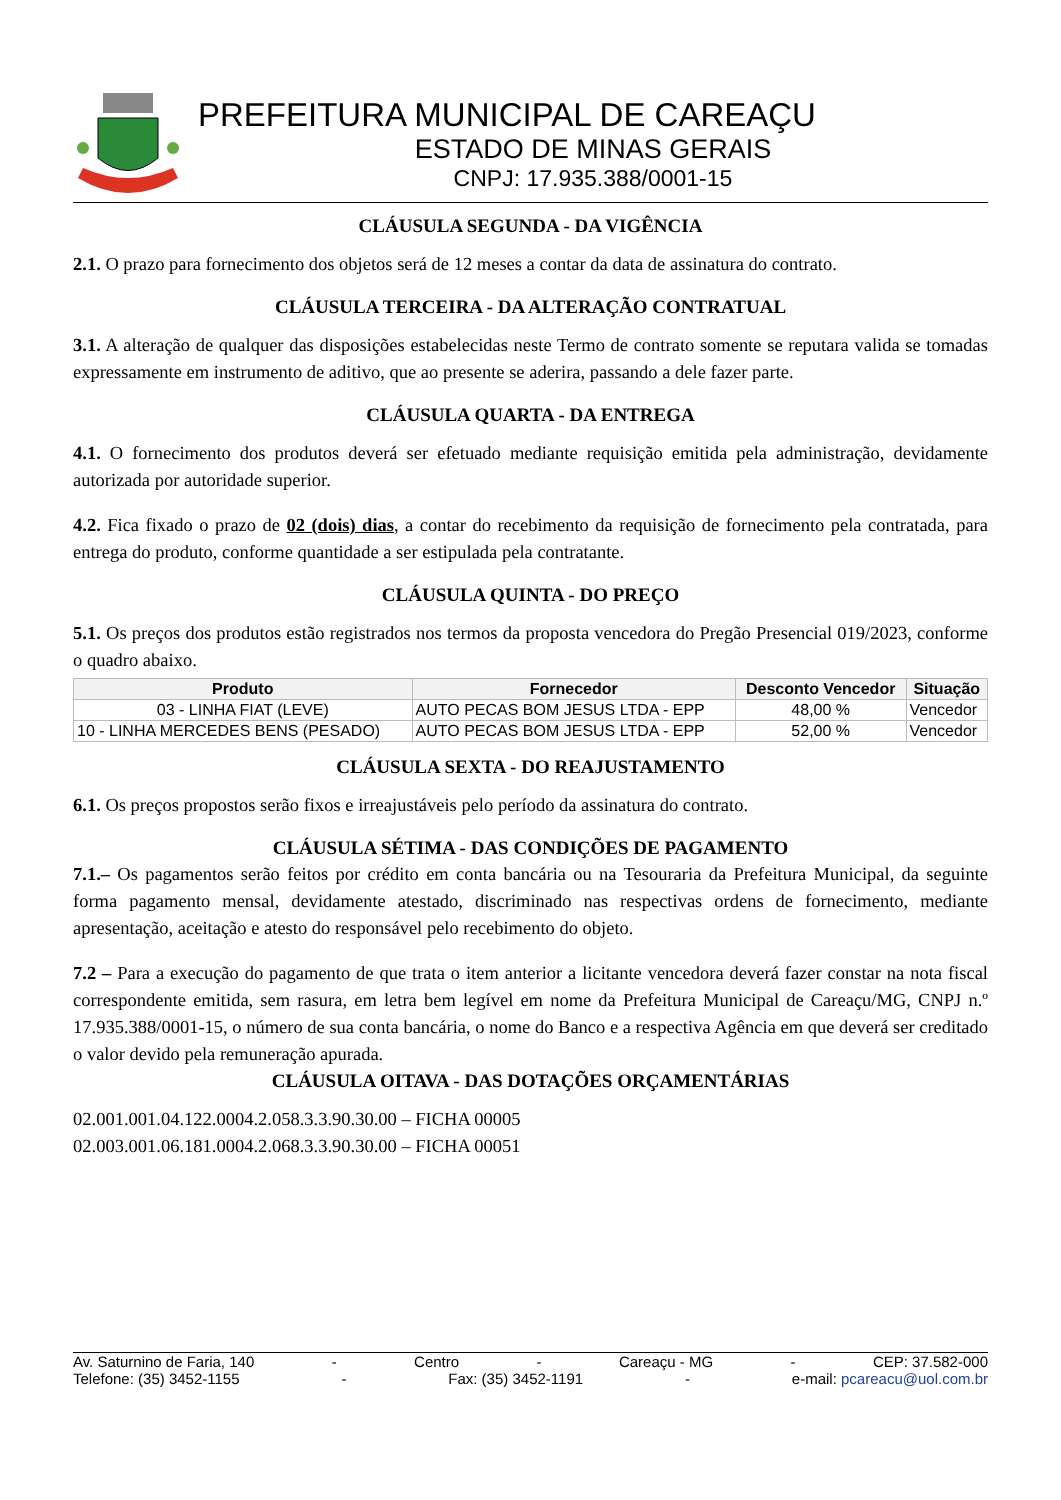PREFEITURA MUNICIPAL DE CAREAÇU
ESTADO DE MINAS GERAIS
CNPJ: 17.935.388/0001-15
CLÁUSULA SEGUNDA - DA VIGÊNCIA
2.1. O prazo para fornecimento dos objetos será de 12 meses a contar da data de assinatura do contrato.
CLÁUSULA TERCEIRA - DA ALTERAÇÃO CONTRATUAL
3.1. A alteração de qualquer das disposições estabelecidas neste Termo de contrato somente se reputara valida se tomadas expressamente em instrumento de aditivo, que ao presente se aderira, passando a dele fazer parte.
CLÁUSULA QUARTA - DA ENTREGA
4.1. O fornecimento dos produtos deverá ser efetuado mediante requisição emitida pela administração, devidamente autorizada por autoridade superior.
4.2. Fica fixado o prazo de 02 (dois) dias, a contar do recebimento da requisição de fornecimento pela contratada, para entrega do produto, conforme quantidade a ser estipulada pela contratante.
CLÁUSULA QUINTA - DO PREÇO
5.1. Os preços dos produtos estão registrados nos termos da proposta vencedora do Pregão Presencial 019/2023, conforme o quadro abaixo.
| Produto | Fornecedor | Desconto Vencedor | Situação |
| --- | --- | --- | --- |
| 03 - LINHA FIAT (LEVE) | AUTO PECAS BOM JESUS LTDA - EPP | 48,00 % | Vencedor |
| 10 - LINHA MERCEDES BENS (PESADO) | AUTO PECAS BOM JESUS LTDA - EPP | 52,00 % | Vencedor |
CLÁUSULA SEXTA - DO REAJUSTAMENTO
6.1. Os preços propostos serão fixos e irreajustáveis pelo período da assinatura do contrato.
CLÁUSULA SÉTIMA - DAS CONDIÇÕES DE PAGAMENTO
7.1.– Os pagamentos serão feitos por crédito em conta bancária ou na Tesouraria da Prefeitura Municipal, da seguinte forma pagamento mensal, devidamente atestado, discriminado nas respectivas ordens de fornecimento, mediante apresentação, aceitação e atesto do responsável pelo recebimento do objeto.
7.2 – Para a execução do pagamento de que trata o item anterior a licitante vencedora deverá fazer constar na nota fiscal correspondente emitida, sem rasura, em letra bem legível em nome da Prefeitura Municipal de Careaçu/MG, CNPJ n.º 17.935.388/0001-15, o número de sua conta bancária, o nome do Banco e a respectiva Agência em que deverá ser creditado o valor devido pela remuneração apurada.
CLÁUSULA OITAVA - DAS DOTAÇÕES ORÇAMENTÁRIAS
02.001.001.04.122.0004.2.058.3.3.90.30.00 – FICHA 00005
02.003.001.06.181.0004.2.068.3.3.90.30.00 – FICHA 00051
Av. Saturnino de Faria, 140 - Centro - Careaçu - MG - CEP: 37.582-000
Telefone: (35) 3452-1155 - Fax: (35) 3452-1191 - e-mail: pcareacu@uol.com.br